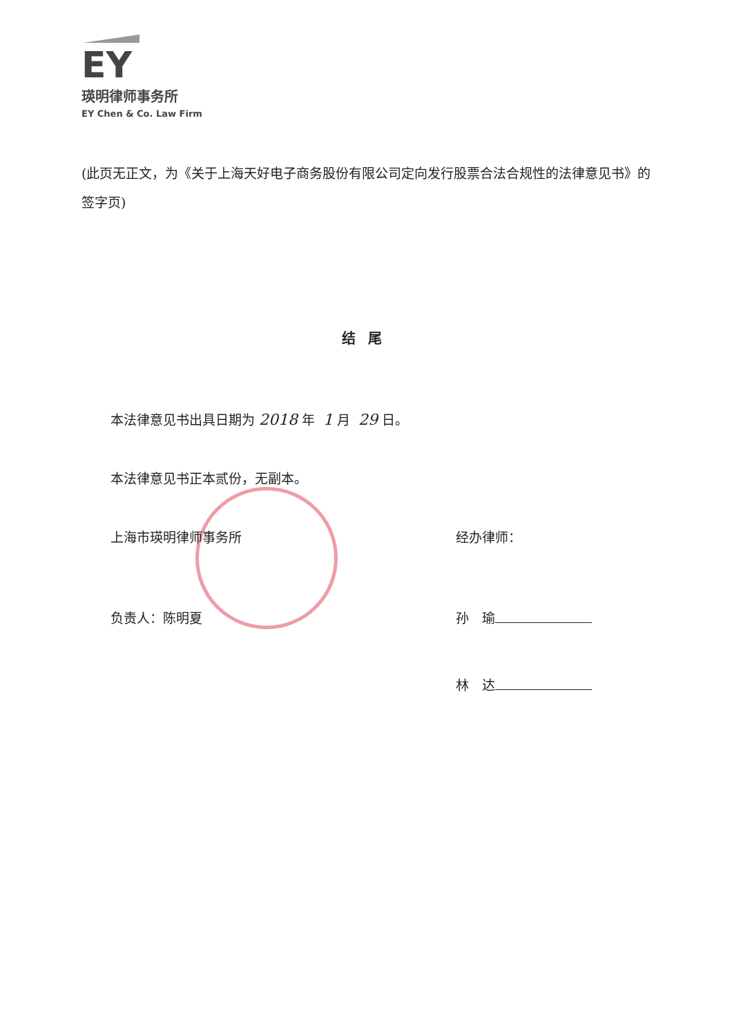EY
瑛明律师事务所
EY Chen & Co. Law Firm
(此页无正文，为《关于上海天好电子商务股份有限公司定向发行股票合法合规性的法律意见书》的签字页)
结尾
本法律意见书出具日期为 2018 年 1 月 29 日。
本法律意见书正本贰份，无副本。
上海市瑛明律师事务所
负责人：陈明夏
经办律师：
孙　瑜
林　达